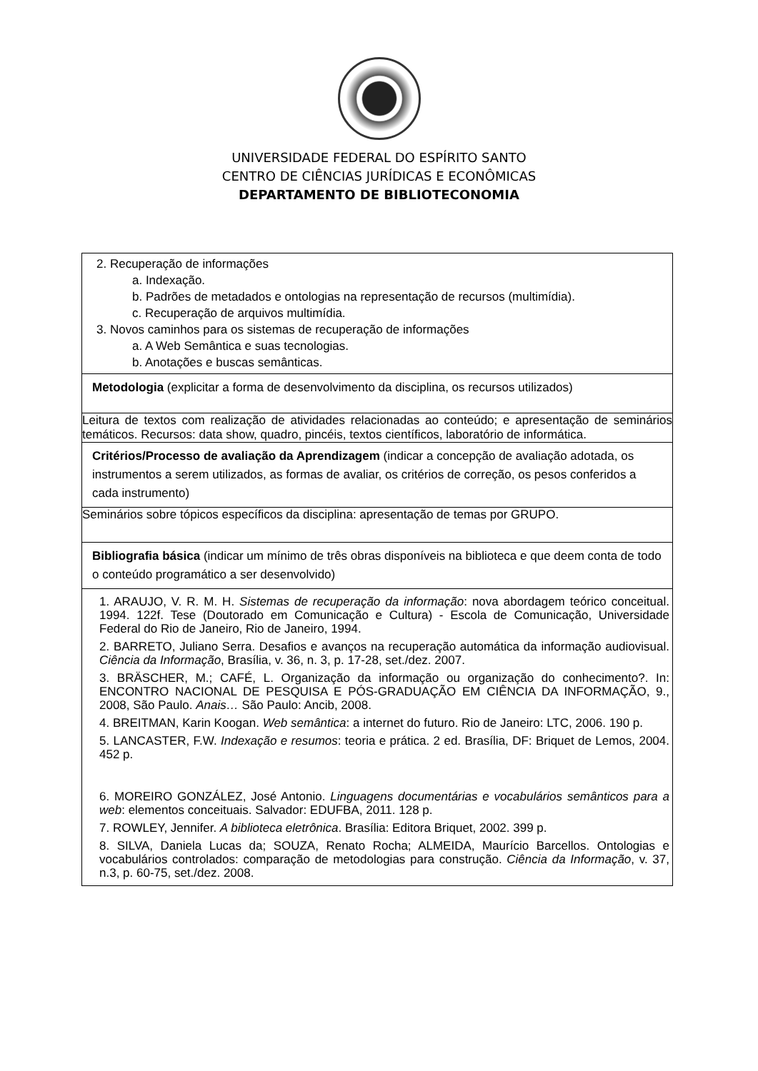UNIVERSIDADE FEDERAL DO ESPÍRITO SANTO
CENTRO DE CIÊNCIAS JURÍDICAS E ECONÔMICAS
DEPARTAMENTO DE BIBLIOTECONOMIA
| 2. Recuperação de informações a. Indexação. b. Padrões de metadados e ontologias na representação de recursos (multimídia). c. Recuperação de arquivos multimídia. 3. Novos caminhos para os sistemas de recuperação de informações a. A Web Semântica e suas tecnologias. b. Anotações e buscas semânticas. |
| Metodologia (explicitar a forma de desenvolvimento da disciplina, os recursos utilizados) |
| Leitura de textos com realização de atividades relacionadas ao conteúdo; e apresentação de seminários temáticos. Recursos: data show, quadro, pincéis, textos científicos, laboratório de informática. |
| Critérios/Processo de avaliação da Aprendizagem (indicar a concepção de avaliação adotada, os instrumentos a serem utilizados, as formas de avaliar, os critérios de correção, os pesos conferidos a cada instrumento) |
| Seminários sobre tópicos específicos da disciplina: apresentação de temas por GRUPO. |
| Bibliografia básica (indicar um mínimo de três obras disponíveis na biblioteca e que deem conta de todo o conteúdo programático a ser desenvolvido) |
| 1. ARAUJO, V. R. M. H. Sistemas de recuperação da informação : nova abordagem teórico conceitual. 1994. 122f. Tese (Doutorado em Comunicação e Cultura) - Escola de Comunicação, Universidade Federal do Rio de Janeiro, Rio de Janeiro, 1994. 2. BARRETO, Juliano Serra. Desafios e avanços na recuperação automática da informação audiovisual. Ciência da Informação , Brasília, v. 36, n. 3, p. 17-28, set./dez. 2007. 3. BRÄSCHER, M.; CAFÉ, L. Organização da informação ou organização do conhecimento?. In: ENCONTRO NACIONAL DE PESQUISA E PÓS-GRADUAÇÃO EM CIÊNCIA DA INFORMAÇÃO, 9., 2008, São Paulo. Anais… São Paulo: Ancib, 2008. 4. BREITMAN, Karin Koogan. Web semântica : a internet do futuro. Rio de Janeiro: LTC, 2006. 190 p. 5. LANCASTER, F.W. Indexação e resumos : teoria e prática. 2 ed. Brasília, DF: Briquet de Lemos, 2004. 452 p. 6. MOREIRO GONZÁLEZ, José Antonio. Linguagens documentárias e vocabulários semânticos para a web : elementos conceituais. Salvador: EDUFBA, 2011. 128 p. 7. ROWLEY, Jennifer. A biblioteca eletrônica . Brasília: Editora Briquet, 2002. 399 p. 8. SILVA, Daniela Lucas da; SOUZA, Renato Rocha; ALMEIDA, Maurício Barcellos. Ontologias e vocabulários controlados: comparação de metodologias para construção. Ciência da Informação , v. 37, n.3, p. 60-75, set./dez. 2008. |